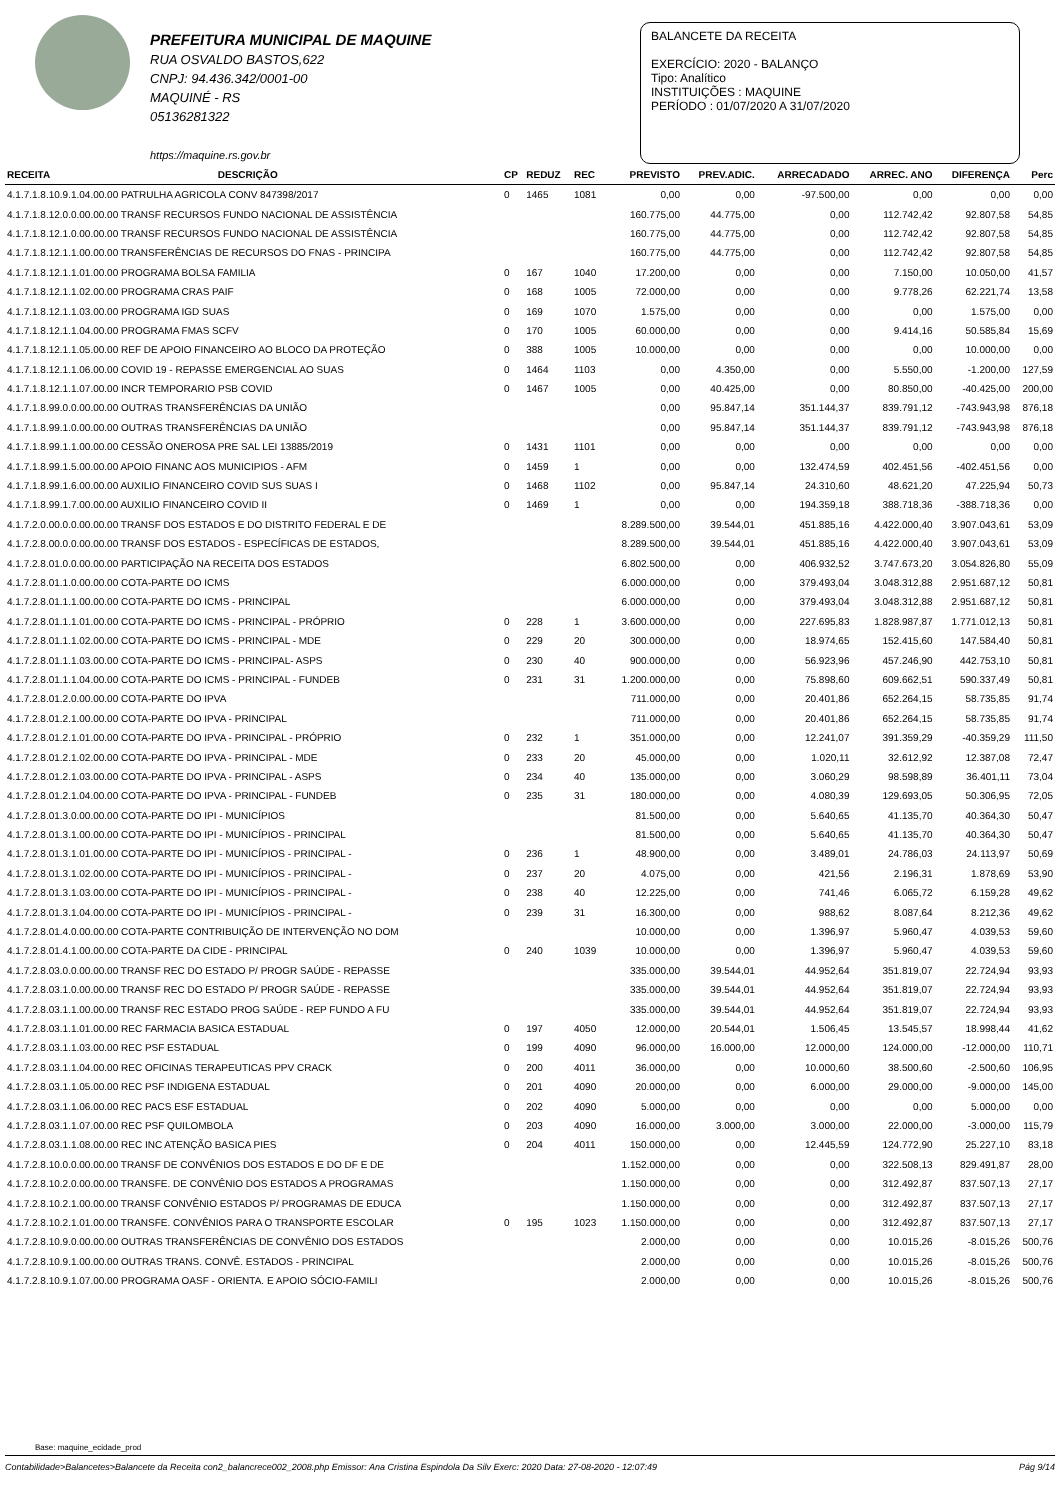PREFEITURA MUNICIPAL DE MAQUINE
RUA OSVALDO BASTOS,622
CNPJ: 94.436.342/0001-00
MAQUINÉ - RS
05136281322
https://maquine.rs.gov.br
BALANCETE DA RECEITA
EXERCÍCIO: 2020 - BALANÇO
Tipo: Analítico
INSTITUIÇÕES : MAQUINE
PERÍODO : 01/07/2020 A 31/07/2020
| RECEITA | DESCRIÇÃO | CP | REDUZ | REC | PREVISTO | PREV.ADIC. | ARRECADADO | ARREC. ANO | DIFERENÇA | Perc |
| --- | --- | --- | --- | --- | --- | --- | --- | --- | --- | --- |
| 4.1.7.1.8.10.9.1.04.00.00 PATRULHA AGRICOLA CONV 847398/2017 | | 0 | 1465 | 1081 | 0,00 | 0,00 | -97.500,00 | 0,00 | 0,00 | 0,00 |
| 4.1.7.1.8.12.0.0.00.00.00 TRANSF RECURSOS FUNDO NACIONAL DE ASSISTÊNCIA | | | | | 160.775,00 | 44.775,00 | 0,00 | 112.742,42 | 92.807,58 | 54,85 |
| 4.1.7.1.8.12.1.0.00.00.00 TRANSF RECURSOS FUNDO NACIONAL DE ASSISTÊNCIA | | | | | 160.775,00 | 44.775,00 | 0,00 | 112.742,42 | 92.807,58 | 54,85 |
| 4.1.7.1.8.12.1.1.00.00.00 TRANSFERÊNCIAS DE RECURSOS DO FNAS - PRINCIPA | | | | | 160.775,00 | 44.775,00 | 0,00 | 112.742,42 | 92.807,58 | 54,85 |
| 4.1.7.1.8.12.1.1.01.00.00 PROGRAMA BOLSA FAMILIA | | 0 | 167 | 1040 | 17.200,00 | 0,00 | 0,00 | 7.150,00 | 10.050,00 | 41,57 |
| 4.1.7.1.8.12.1.1.02.00.00 PROGRAMA CRAS PAIF | | 0 | 168 | 1005 | 72.000,00 | 0,00 | 0,00 | 9.778,26 | 62.221,74 | 13,58 |
| 4.1.7.1.8.12.1.1.03.00.00 PROGRAMA IGD SUAS | | 0 | 169 | 1070 | 1.575,00 | 0,00 | 0,00 | 0,00 | 1.575,00 | 0,00 |
| 4.1.7.1.8.12.1.1.04.00.00 PROGRAMA FMAS SCFV | | 0 | 170 | 1005 | 60.000,00 | 0,00 | 0,00 | 9.414,16 | 50.585,84 | 15,69 |
| 4.1.7.1.8.12.1.1.05.00.00 REF DE APOIO FINANCEIRO AO BLOCO DA PROTEÇÃO | | 0 | 388 | 1005 | 10.000,00 | 0,00 | 0,00 | 0,00 | 10.000,00 | 0,00 |
| 4.1.7.1.8.12.1.1.06.00.00 COVID 19 - REPASSE EMERGENCIAL AO SUAS | | 0 | 1464 | 1103 | 0,00 | 4.350,00 | 0,00 | 5.550,00 | -1.200,00 | 127,59 |
| 4.1.7.1.8.12.1.1.07.00.00 INCR TEMPORARIO PSB COVID | | 0 | 1467 | 1005 | 0,00 | 40.425,00 | 0,00 | 80.850,00 | -40.425,00 | 200,00 |
| 4.1.7.1.8.99.0.0.00.00.00 OUTRAS TRANSFERÊNCIAS DA UNIÃO | | | | | 0,00 | 95.847,14 | 351.144,37 | 839.791,12 | -743.943,98 | 876,18 |
| 4.1.7.1.8.99.1.0.00.00.00 OUTRAS TRANSFERÊNCIAS DA UNIÃO | | | | | 0,00 | 95.847,14 | 351.144,37 | 839.791,12 | -743.943,98 | 876,18 |
| 4.1.7.1.8.99.1.1.00.00.00 CESSÃO ONEROSA PRE SAL LEI 13885/2019 | | 0 | 1431 | 1101 | 0,00 | 0,00 | 0,00 | 0,00 | 0,00 | 0,00 |
| 4.1.7.1.8.99.1.5.00.00.00 APOIO FINANC AOS MUNICIPIOS - AFM | | 0 | 1459 | 1 | 0,00 | 0,00 | 132.474,59 | 402.451,56 | -402.451,56 | 0,00 |
| 4.1.7.1.8.99.1.6.00.00.00 AUXILIO FINANCEIRO COVID SUS SUAS I | | 0 | 1468 | 1102 | 0,00 | 95.847,14 | 24.310,60 | 48.621,20 | 47.225,94 | 50,73 |
| 4.1.7.1.8.99.1.7.00.00.00 AUXILIO FINANCEIRO COVID II | | 0 | 1469 | 1 | 0,00 | 0,00 | 194.359,18 | 388.718,36 | -388.718,36 | 0,00 |
| 4.1.7.2.0.00.0.0.00.00.00 TRANSF DOS ESTADOS E DO DISTRITO FEDERAL E DE | | | | | 8.289.500,00 | 39.544,01 | 451.885,16 | 4.422.000,40 | 3.907.043,61 | 53,09 |
| 4.1.7.2.8.00.0.0.00.00.00 TRANSF DOS ESTADOS - ESPECÍFICAS DE ESTADOS, | | | | | 8.289.500,00 | 39.544,01 | 451.885,16 | 4.422.000,40 | 3.907.043,61 | 53,09 |
| 4.1.7.2.8.01.0.0.00.00.00 PARTICIPAÇÃO NA RECEITA DOS ESTADOS | | | | | 6.802.500,00 | 0,00 | 406.932,52 | 3.747.673,20 | 3.054.826,80 | 55,09 |
| 4.1.7.2.8.01.1.0.00.00.00 COTA-PARTE DO ICMS | | | | | 6.000.000,00 | 0,00 | 379.493,04 | 3.048.312,88 | 2.951.687,12 | 50,81 |
| 4.1.7.2.8.01.1.1.00.00.00 COTA-PARTE DO ICMS - PRINCIPAL | | | | | 6.000.000,00 | 0,00 | 379.493,04 | 3.048.312,88 | 2.951.687,12 | 50,81 |
| 4.1.7.2.8.01.1.1.01.00.00 COTA-PARTE DO ICMS - PRINCIPAL - PRÓPRIO | | 0 | 228 | 1 | 3.600.000,00 | 0,00 | 227.695,83 | 1.828.987,87 | 1.771.012,13 | 50,81 |
| 4.1.7.2.8.01.1.1.02.00.00 COTA-PARTE DO ICMS - PRINCIPAL - MDE | | 0 | 229 | 20 | 300.000,00 | 0,00 | 18.974,65 | 152.415,60 | 147.584,40 | 50,81 |
| 4.1.7.2.8.01.1.1.03.00.00 COTA-PARTE DO ICMS - PRINCIPAL- ASPS | | 0 | 230 | 40 | 900.000,00 | 0,00 | 56.923,96 | 457.246,90 | 442.753,10 | 50,81 |
| 4.1.7.2.8.01.1.1.04.00.00 COTA-PARTE DO ICMS - PRINCIPAL - FUNDEB | | 0 | 231 | 31 | 1.200.000,00 | 0,00 | 75.898,60 | 609.662,51 | 590.337,49 | 50,81 |
| 4.1.7.2.8.01.2.0.00.00.00 COTA-PARTE DO IPVA | | | | | 711.000,00 | 0,00 | 20.401,86 | 652.264,15 | 58.735,85 | 91,74 |
| 4.1.7.2.8.01.2.1.00.00.00 COTA-PARTE DO IPVA - PRINCIPAL | | | | | 711.000,00 | 0,00 | 20.401,86 | 652.264,15 | 58.735,85 | 91,74 |
| 4.1.7.2.8.01.2.1.01.00.00 COTA-PARTE DO IPVA - PRINCIPAL - PRÓPRIO | | 0 | 232 | 1 | 351.000,00 | 0,00 | 12.241,07 | 391.359,29 | -40.359,29 | 111,50 |
| 4.1.7.2.8.01.2.1.02.00.00 COTA-PARTE DO IPVA - PRINCIPAL - MDE | | 0 | 233 | 20 | 45.000,00 | 0,00 | 1.020,11 | 32.612,92 | 12.387,08 | 72,47 |
| 4.1.7.2.8.01.2.1.03.00.00 COTA-PARTE DO IPVA - PRINCIPAL - ASPS | | 0 | 234 | 40 | 135.000,00 | 0,00 | 3.060,29 | 98.598,89 | 36.401,11 | 73,04 |
| 4.1.7.2.8.01.2.1.04.00.00 COTA-PARTE DO IPVA - PRINCIPAL - FUNDEB | | 0 | 235 | 31 | 180.000,00 | 0,00 | 4.080,39 | 129.693,05 | 50.306,95 | 72,05 |
| 4.1.7.2.8.01.3.0.00.00.00 COTA-PARTE DO IPI - MUNICÍPIOS | | | | | 81.500,00 | 0,00 | 5.640,65 | 41.135,70 | 40.364,30 | 50,47 |
| 4.1.7.2.8.01.3.1.00.00.00 COTA-PARTE DO IPI - MUNICÍPIOS - PRINCIPAL | | | | | 81.500,00 | 0,00 | 5.640,65 | 41.135,70 | 40.364,30 | 50,47 |
| 4.1.7.2.8.01.3.1.01.00.00 COTA-PARTE DO IPI - MUNICÍPIOS - PRINCIPAL - | | 0 | 236 | 1 | 48.900,00 | 0,00 | 3.489,01 | 24.786,03 | 24.113,97 | 50,69 |
| 4.1.7.2.8.01.3.1.02.00.00 COTA-PARTE DO IPI - MUNICÍPIOS - PRINCIPAL - | | 0 | 237 | 20 | 4.075,00 | 0,00 | 421,56 | 2.196,31 | 1.878,69 | 53,90 |
| 4.1.7.2.8.01.3.1.03.00.00 COTA-PARTE DO IPI - MUNICÍPIOS - PRINCIPAL - | | 0 | 238 | 40 | 12.225,00 | 0,00 | 741,46 | 6.065,72 | 6.159,28 | 49,62 |
| 4.1.7.2.8.01.3.1.04.00.00 COTA-PARTE DO IPI - MUNICÍPIOS - PRINCIPAL - | | 0 | 239 | 31 | 16.300,00 | 0,00 | 988,62 | 8.087,64 | 8.212,36 | 49,62 |
| 4.1.7.2.8.01.4.0.00.00.00 COTA-PARTE CONTRIBUIÇÃO DE INTERVENÇÃO NO DOM | | | | | 10.000,00 | 0,00 | 1.396,97 | 5.960,47 | 4.039,53 | 59,60 |
| 4.1.7.2.8.01.4.1.00.00.00 COTA-PARTE DA CIDE - PRINCIPAL | | 0 | 240 | 1039 | 10.000,00 | 0,00 | 1.396,97 | 5.960,47 | 4.039,53 | 59,60 |
| 4.1.7.2.8.03.0.0.00.00.00 TRANSF REC DO ESTADO P/ PROGR SAÚDE - REPASSE | | | | | 335.000,00 | 39.544,01 | 44.952,64 | 351.819,07 | 22.724,94 | 93,93 |
| 4.1.7.2.8.03.1.0.00.00.00 TRANSF REC DO ESTADO P/ PROGR SAÚDE - REPASSE | | | | | 335.000,00 | 39.544,01 | 44.952,64 | 351.819,07 | 22.724,94 | 93,93 |
| 4.1.7.2.8.03.1.1.00.00.00 TRANSF REC ESTADO PROG SAÚDE - REP FUNDO A FU | | | | | 335.000,00 | 39.544,01 | 44.952,64 | 351.819,07 | 22.724,94 | 93,93 |
| 4.1.7.2.8.03.1.1.01.00.00 REC FARMACIA BASICA ESTADUAL | | 0 | 197 | 4050 | 12.000,00 | 20.544,01 | 1.506,45 | 13.545,57 | 18.998,44 | 41,62 |
| 4.1.7.2.8.03.1.1.03.00.00 REC PSF ESTADUAL | | 0 | 199 | 4090 | 96.000,00 | 16.000,00 | 12.000,00 | 124.000,00 | -12.000,00 | 110,71 |
| 4.1.7.2.8.03.1.1.04.00.00 REC OFICINAS TERAPEUTICAS PPV CRACK | | 0 | 200 | 4011 | 36.000,00 | 0,00 | 10.000,60 | 38.500,60 | -2.500,60 | 106,95 |
| 4.1.7.2.8.03.1.1.05.00.00 REC PSF INDIGENA ESTADUAL | | 0 | 201 | 4090 | 20.000,00 | 0,00 | 6.000,00 | 29.000,00 | -9.000,00 | 145,00 |
| 4.1.7.2.8.03.1.1.06.00.00 REC PACS ESF ESTADUAL | | 0 | 202 | 4090 | 5.000,00 | 0,00 | 0,00 | 0,00 | 5.000,00 | 0,00 |
| 4.1.7.2.8.03.1.1.07.00.00 REC PSF QUILOMBOLA | | 0 | 203 | 4090 | 16.000,00 | 3.000,00 | 3.000,00 | 22.000,00 | -3.000,00 | 115,79 |
| 4.1.7.2.8.03.1.1.08.00.00 REC INC ATENÇÃO BASICA PIES | | 0 | 204 | 4011 | 150.000,00 | 0,00 | 12.445,59 | 124.772,90 | 25.227,10 | 83,18 |
| 4.1.7.2.8.10.0.0.00.00.00 TRANSF DE CONVÊNIOS DOS ESTADOS E DO DF E DE | | | | | 1.152.000,00 | 0,00 | 0,00 | 322.508,13 | 829.491,87 | 28,00 |
| 4.1.7.2.8.10.2.0.00.00.00 TRANSFE. DE CONVÊNIO DOS ESTADOS A PROGRAMAS | | | | | 1.150.000,00 | 0,00 | 0,00 | 312.492,87 | 837.507,13 | 27,17 |
| 4.1.7.2.8.10.2.1.00.00.00 TRANSF CONVÊNIO ESTADOS P/ PROGRAMAS DE EDUCA | | | | | 1.150.000,00 | 0,00 | 0,00 | 312.492,87 | 837.507,13 | 27,17 |
| 4.1.7.2.8.10.2.1.01.00.00 TRANSFE. CONVÊNIOS PARA O TRANSPORTE ESCOLAR | | 0 | 195 | 1023 | 1.150.000,00 | 0,00 | 0,00 | 312.492,87 | 837.507,13 | 27,17 |
| 4.1.7.2.8.10.9.0.00.00.00 OUTRAS TRANSFERÊNCIAS DE CONVÊNIO DOS ESTADOS | | | | | 2.000,00 | 0,00 | 0,00 | 10.015,26 | -8.015,26 | 500,76 |
| 4.1.7.2.8.10.9.1.00.00.00 OUTRAS TRANS. CONVÊ. ESTADOS - PRINCIPAL | | | | | 2.000,00 | 0,00 | 0,00 | 10.015,26 | -8.015,26 | 500,76 |
| 4.1.7.2.8.10.9.1.07.00.00 PROGRAMA OASF - ORIENTA. E APOIO SÓCIO-FAMILI | | | | | 2.000,00 | 0,00 | 0,00 | 10.015,26 | -8.015,26 | 500,76 |
Base: maquine_ecidade_prod
Contabilidade>Balancetes>Balancete da Receita con2_balancrece002_2008.php Emissor: Ana Cristina Espindola Da Silv Exerc: 2020 Data: 27-08-2020 - 12:07:49 Pág 9/14